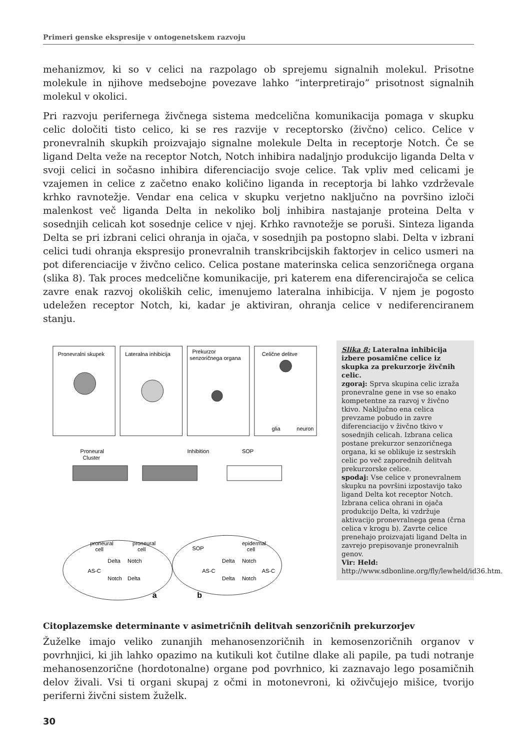Primeri genske ekspresije v ontogenetskem razvoju
mehanizmov, ki so v celici na razpolago ob sprejemu signalnih molekul. Prisotne molekule in njihove medsebojne povezave lahko “interpretirajo” prisotnost signalnih molekul v okolici.
Pri razvoju perifernega živčnega sistema medcelična komunikacija pomaga v skupku celic določiti tisto celico, ki se res razvije v receptorsko (živčno) celico. Celice v pronevralnih skupkih proizvajajo signalne molekule Delta in receptorje Notch. Če se ligand Delta veže na receptor Notch, Notch inhibira nadaljnjo produkcijo liganda Delta v svoji celici in sočasno inhibira diferenciacijo svoje celice. Tak vpliv med celicami je vzajemen in celice z začetno enako količino liganda in receptorja bi lahko vzdrževale krhko ravnotežje. Vendar ena celica v skupku verjetno naključno na površino izloči malenkost več liganda Delta in nekoliko bolj inhibira nastajanje proteina Delta v sosednjih celicah kot sosednje celice v njej. Krhko ravnotežje se poruši. Sinteza liganda Delta se pri izbrani celici ohranja in ojača, v sosednjih pa postopno slabi. Delta v izbrani celici tudi ohranja ekspresijo pronevralnih transkribcijskih faktorjev in celico usmeri na pot diferenciacije v živčno celico. Celica postane materinska celica senzoričnega organa (slika 8). Tak proces medcelične komunikacije, pri katerem ena diferencirajoča se celica zavre enak razvoj okoliških celic, imenujemo lateralna inhibicija. V njem je pogosto udeležen receptor Notch, ki, kadar je aktiviran, ohranja celice v nediferenciranem stanju.
Pronevralni skupek
Lateralna inhibicija
Prekurzor
senzoričnega organa
Celične delitve
glia
neuron
Proneural
Cluster
Inhibition
SOP
proneural
cell
proneural
cell
SOP
epidermal
cell
AS-C
Delta
Notch
Notch
Delta
AS-C
Delta
Notch
Delta
Notch
AS-C
a
b
Slika 8: Lateralna inhibicija izbere posamične celice iz skupka za prekurzorje živčnih celic.
zgoraj: Sprva skupina celic izraža pronevralne gene in vse so enako kompetentne za razvoj v živčno tkivo. Naključno ena celica prevzame pobudo in zavre diferenciacijo v živčno tkivo v sosednjih celicah. Izbrana celica postane prekurzor senzoričnega organa, ki se oblikuje iz sestrskih celic po več zaporednih delitvah prekurzorske celice.
spodaj: Vse celice v pronevralnem skupku na površini izpostavijo tako ligand Delta kot receptor Notch. Izbrana celica ohrani in ojača produkcijo Delta, ki vzdržuje aktivacijo pronevralnega gena (črna celica v krogu b). Zavrte celice prenehajo proizvajati ligand Delta in zavrejo prepisovanje pronevralnih genov.
Vir: Held:
http://www.sdbonline.org/fly/lewheld/id36.htm.
Citoplazemske determinante v asimetričnih delitvah senzoričnih prekurzorjev
Žuželke imajo veliko zunanjih mehanosenzoričnih in kemosenzoričnih organov v povrhnjici, ki jih lahko opazimo na kutikuli kot čutilne dlake ali papile, pa tudi notranje mehanosenzorične (hordotonalne) organe pod povrhnico, ki zaznavajo lego posamičnih delov živali. Vsi ti organi skupaj z očmi in motonevroni, ki oživčujejo mišice, tvorijo periferni živčni sistem žuželk.
30